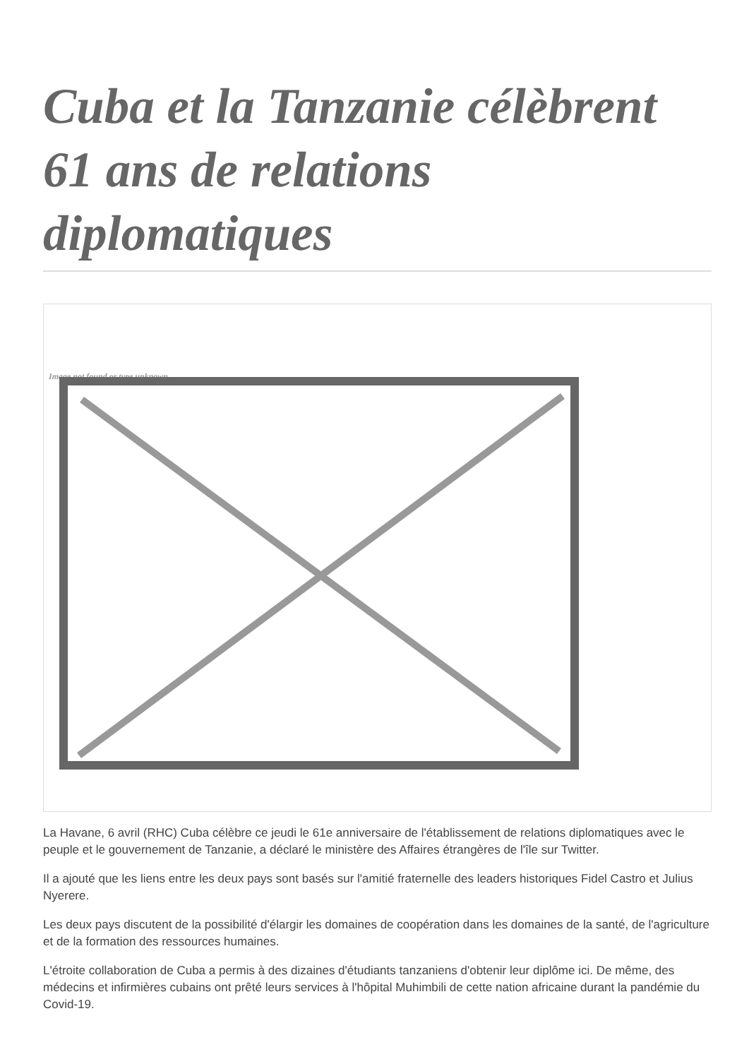Cuba et la Tanzanie célèbrent 61 ans de relations diplomatiques
Image not found or type unknown
La Havane, 6 avril (RHC) Cuba célèbre ce jeudi le 61e anniversaire de l'établissement de relations diplomatiques avec le peuple et le gouvernement de Tanzanie, a déclaré le ministère des Affaires étrangères de l'île sur Twitter.
Il a ajouté que les liens entre les deux pays sont basés sur l'amitié fraternelle des leaders historiques Fidel Castro et Julius Nyerere.
Les deux pays discutent de la possibilité d'élargir les domaines de coopération dans les domaines de la santé, de l'agriculture et de la formation des ressources humaines.
L'étroite collaboration de Cuba a permis à des dizaines d'étudiants tanzaniens d'obtenir leur diplôme ici. De même, des médecins et infirmières cubains ont prêté leurs services à l'hôpital Muhimbili de cette nation africaine durant la pandémie du Covid-19.